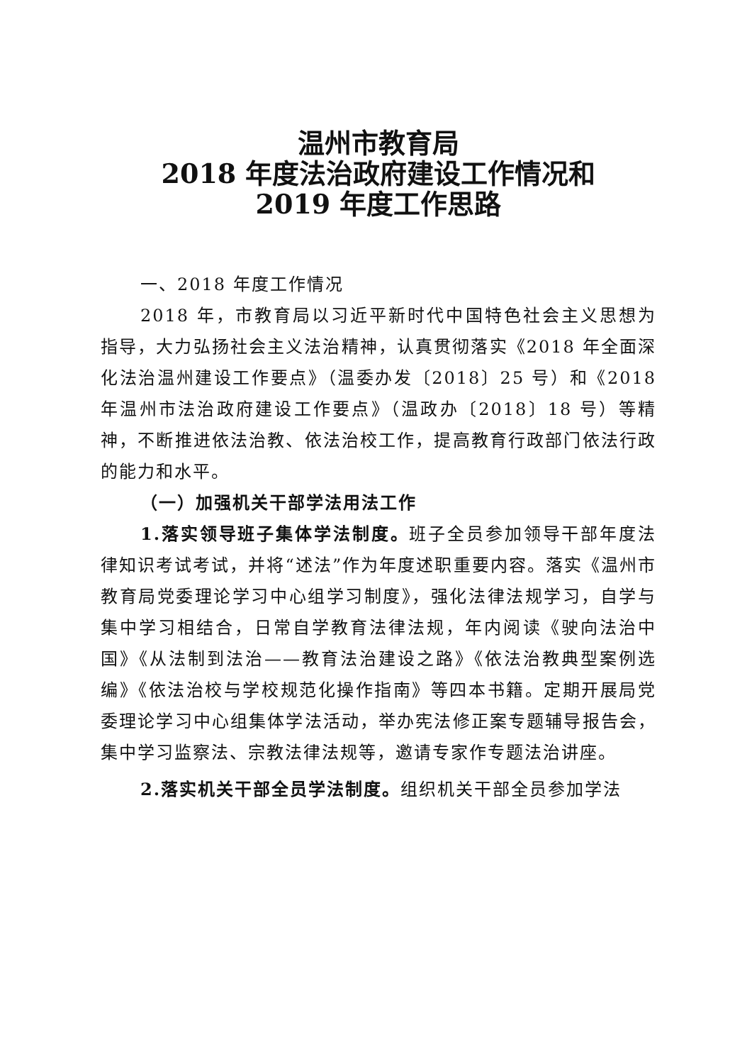温州市教育局
2018 年度法治政府建设工作情况和
2019 年度工作思路
一、2018 年度工作情况
2018 年，市教育局以习近平新时代中国特色社会主义思想为指导，大力弘扬社会主义法治精神，认真贯彻落实《2018 年全面深化法治温州建设工作要点》（温委办发〔2018〕25 号）和《2018 年温州市法治政府建设工作要点》（温政办〔2018〕18 号）等精神，不断推进依法治教、依法治校工作，提高教育行政部门依法行政的能力和水平。
（一）加强机关干部学法用法工作
1.落实领导班子集体学法制度。班子全员参加领导干部年度法律知识考试考试，并将“述法”作为年度述职重要内容。落实《温州市教育局党委理论学习中心组学习制度》，强化法律法规学习，自学与集中学习相结合，日常自学教育法律法规，年内阅读《驶向法治中国》《从法制到法治——教育法治建设之路》《依法治教典型案例选编》《依法治校与学校规范化操作指南》等四本书籍。定期开展局党委理论学习中心组集体学法活动，举办宪法修正案专题辅导报告会，集中学习监察法、宗教法律法规等，邀请专家作专题法治讲座。
2.落实机关干部全员学法制度。组织机关干部全员参加学法